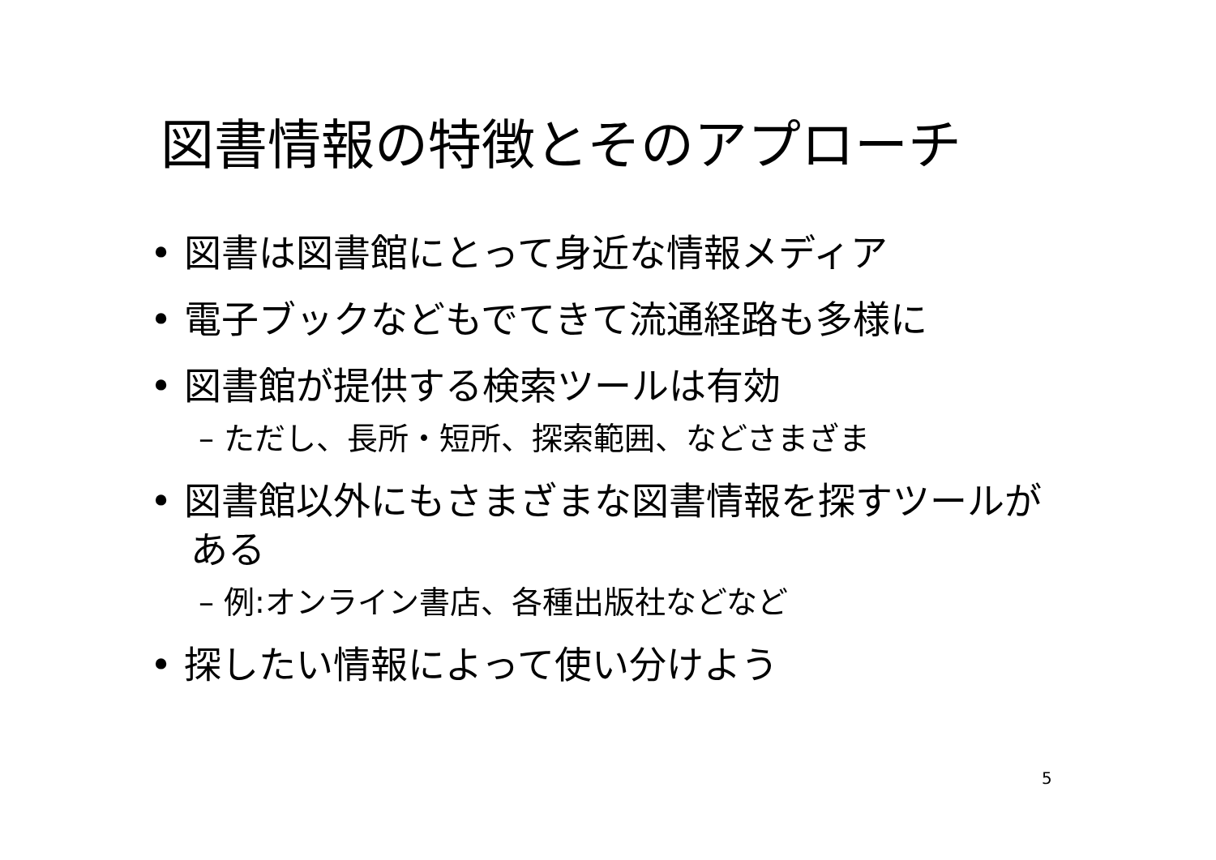図書情報の特徴とそのアプローチ
• 図書は図書館にとって身近な情報メディア
• 電子ブックなどもでてきて流通経路も多様に
• 図書館が提供する検索ツールは有効
– ただし、長所・短所、探索範囲、などさまざま
• 図書館以外にもさまざまな図書情報を探すツールがある
– 例:オンライン書店、各種出版社などなど
• 探したい情報によって使い分けよう
5